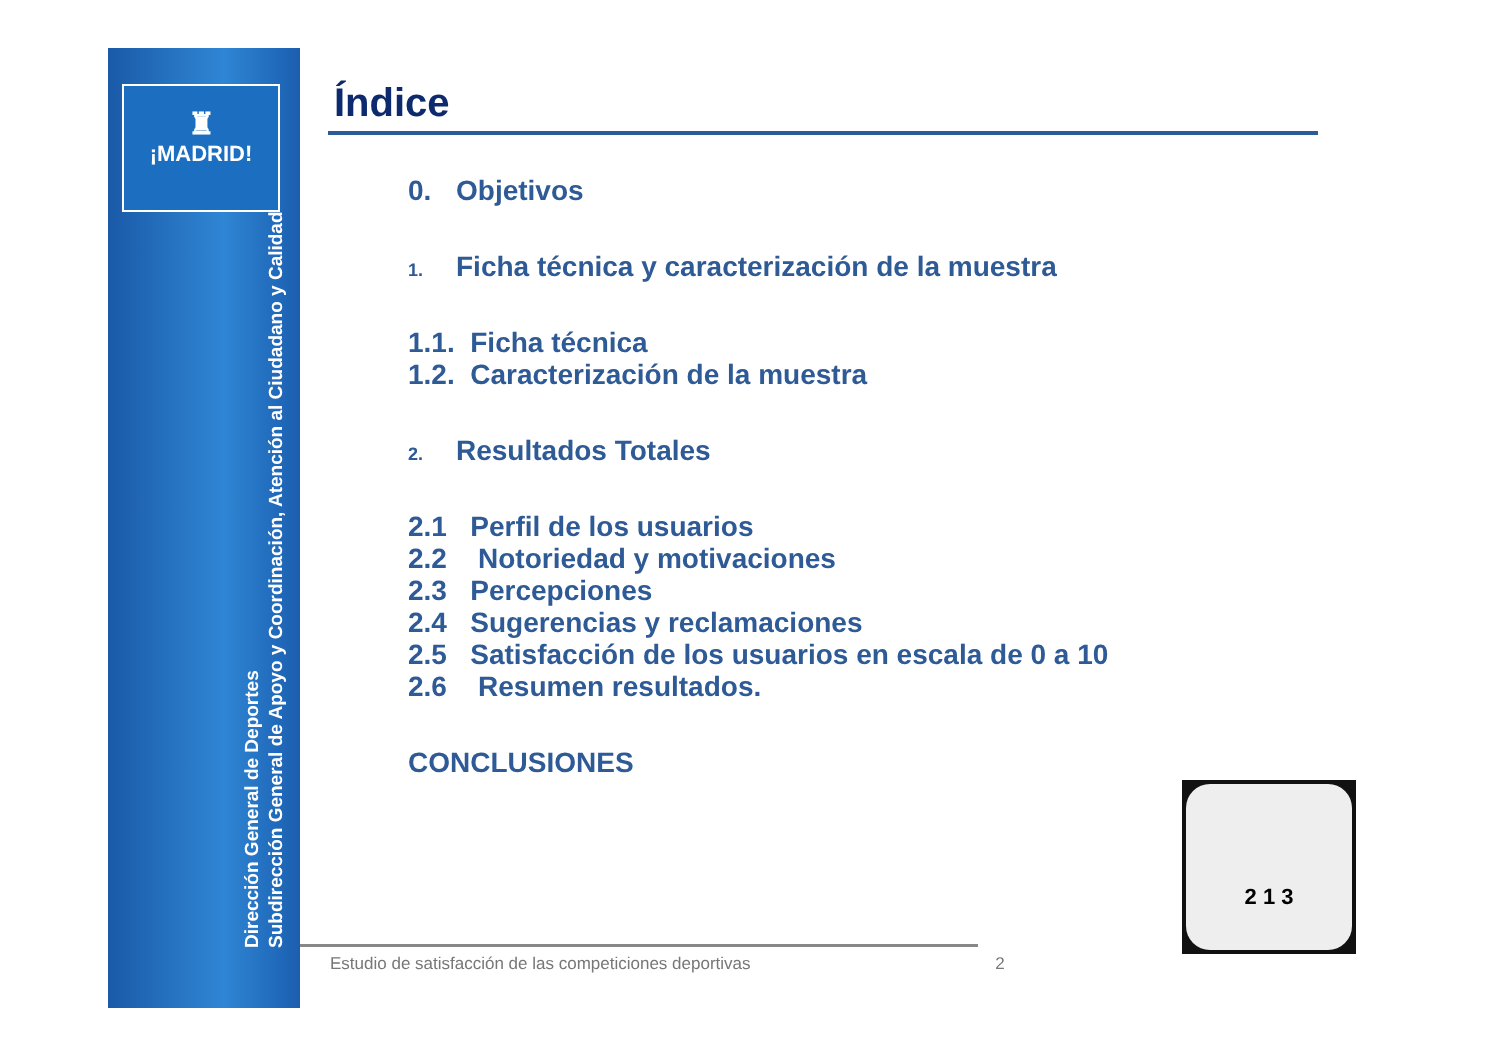♜
¡MADRID!
Dirección General de Deportes
Subdirección General de Apoyo y Coordinación, Atención al Ciudadano y Calidad
Índice
0. Objetivos
1. Ficha técnica y caracterización de la muestra
1.1. Ficha técnica
1.2. Caracterización de la muestra
2. Resultados Totales
2.1 Perfil de los usuarios
2.2 Notoriedad y motivaciones
2.3 Percepciones
2.4 Sugerencias y reclamaciones
2.5 Satisfacción de los usuarios en escala de 0 a 10
2.6 Resumen resultados.
CONCLUSIONES
2 1 3
Estudio de satisfacción de las competiciones deportivas 2